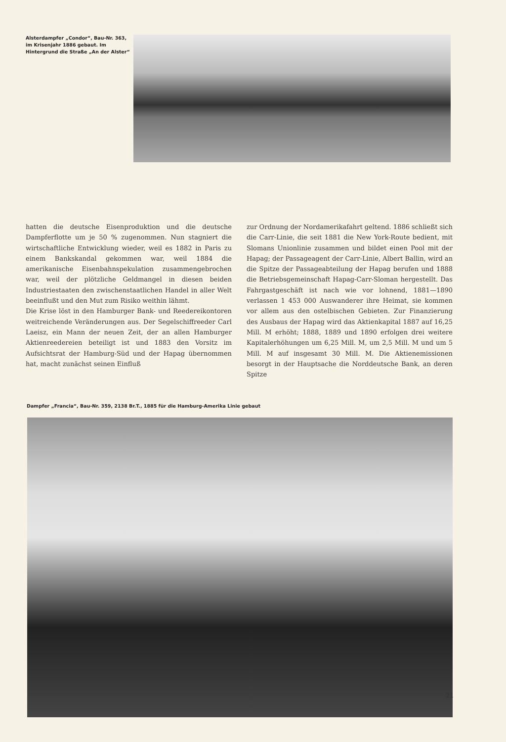Alsterdampfer „Condor“, Bau-Nr. 363, im Krisenjahr 1886 gebaut. Im Hintergrund die Straße „An der Alster“
hatten die deutsche Eisenproduktion und die deutsche Dampferflotte um je 50 % zugenommen. Nun stagniert die wirtschaftliche Entwicklung wieder, weil es 1882 in Paris zu einem Bankskandal gekommen war, weil 1884 die amerikanische Eisenbahnspekulation zusammengebrochen war, weil der plötzliche Geldmangel in diesen beiden Industriestaaten den zwischenstaatlichen Handel in aller Welt beeinflußt und den Mut zum Risiko weithin lähmt.
Die Krise löst in den Hamburger Bank- und Reedereikontoren weitreichende Veränderungen aus. Der Segelschiffreeder Carl Laeisz, ein Mann der neuen Zeit, der an allen Hamburger Aktienreedereien beteiligt ist und 1883 den Vorsitz im Aufsichtsrat der Hamburg-Süd und der Hapag übernommen hat, macht zunächst seinen Einfluß
zur Ordnung der Nordamerikafahrt geltend. 1886 schließt sich die Carr-Linie, die seit 1881 die New York-Route bedient, mit Slomans Unionlinie zusammen und bildet einen Pool mit der Hapag; der Passageagent der Carr-Linie, Albert Ballin, wird an die Spitze der Passageabteilung der Hapag berufen und 1888 die Betriebsgemeinschaft Hapag-Carr-Sloman hergestellt. Das Fahrgastgeschäft ist nach wie vor lohnend, 1881—1890 verlassen 1 453 000 Auswanderer ihre Heimat, sie kommen vor allem aus den ostelbischen Gebieten. Zur Finanzierung des Ausbaus der Hapag wird das Aktienkapital 1887 auf 16,25 Mill. M erhöht; 1888, 1889 und 1890 erfolgen drei weitere Kapitalerhöhungen um 6,25 Mill. M, um 2,5 Mill. M und um 5 Mill. M auf insgesamt 30 Mill. M. Die Aktienemissionen besorgt in der Hauptsache die Norddeutsche Bank, an deren Spitze
Dampfer „Francia“, Bau-Nr. 359, 2138 Br.T., 1885 für die Hamburg-Amerika Linie gebaut
21